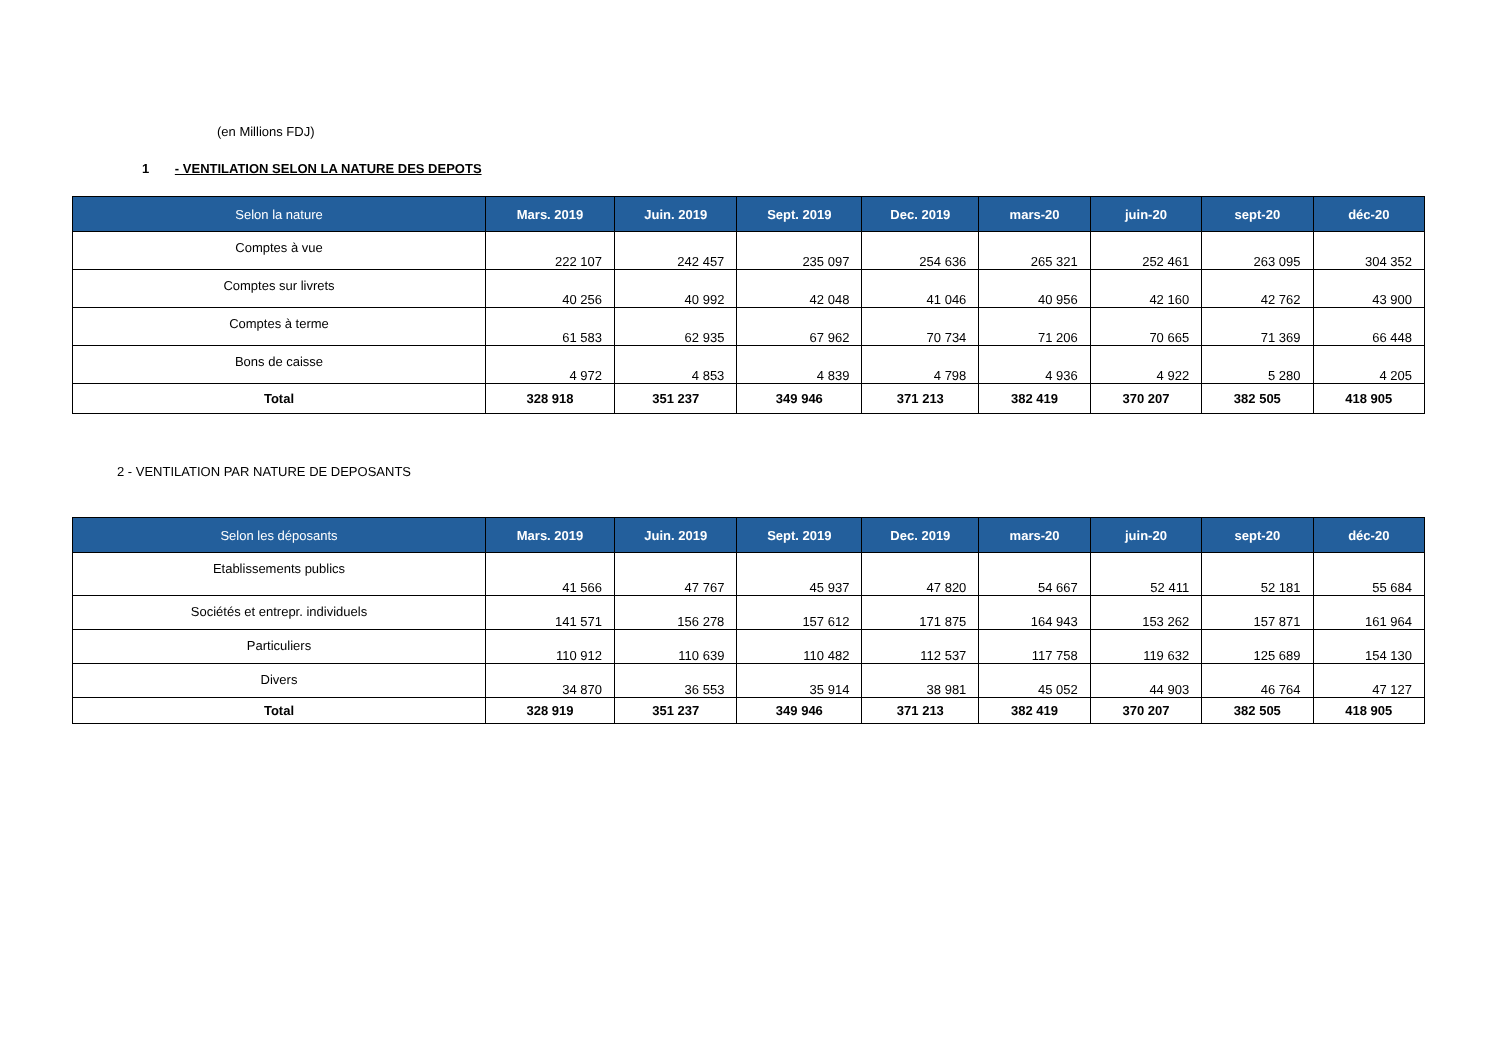(en Millions FDJ)
1 - VENTILATION SELON LA NATURE DES DEPOTS
| Selon la nature | Mars. 2019 | Juin. 2019 | Sept. 2019 | Dec. 2019 | mars-20 | juin-20 | sept-20 | déc-20 |
| --- | --- | --- | --- | --- | --- | --- | --- | --- |
| Comptes à vue | 222 107 | 242 457 | 235 097 | 254 636 | 265 321 | 252 461 | 263 095 | 304 352 |
| Comptes sur livrets | 40 256 | 40 992 | 42 048 | 41 046 | 40 956 | 42 160 | 42 762 | 43 900 |
| Comptes à terme | 61 583 | 62 935 | 67 962 | 70 734 | 71 206 | 70 665 | 71 369 | 66 448 |
| Bons de caisse | 4 972 | 4 853 | 4 839 | 4 798 | 4 936 | 4 922 | 5 280 | 4 205 |
| Total | 328 918 | 351 237 | 349 946 | 371 213 | 382 419 | 370 207 | 382 505 | 418 905 |
2 - VENTILATION PAR NATURE DE DEPOSANTS
| Selon les déposants | Mars. 2019 | Juin. 2019 | Sept. 2019 | Dec. 2019 | mars-20 | juin-20 | sept-20 | déc-20 |
| --- | --- | --- | --- | --- | --- | --- | --- | --- |
| Etablissements publics | 41 566 | 47 767 | 45 937 | 47 820 | 54 667 | 52 411 | 52 181 | 55 684 |
| Sociétés et entrepr. individuels | 141 571 | 156 278 | 157 612 | 171 875 | 164 943 | 153 262 | 157 871 | 161 964 |
| Particuliers | 110 912 | 110 639 | 110 482 | 112 537 | 117 758 | 119 632 | 125 689 | 154 130 |
| Divers | 34 870 | 36 553 | 35 914 | 38 981 | 45 052 | 44 903 | 46 764 | 47 127 |
| Total | 328 919 | 351 237 | 349 946 | 371 213 | 382 419 | 370 207 | 382 505 | 418 905 |